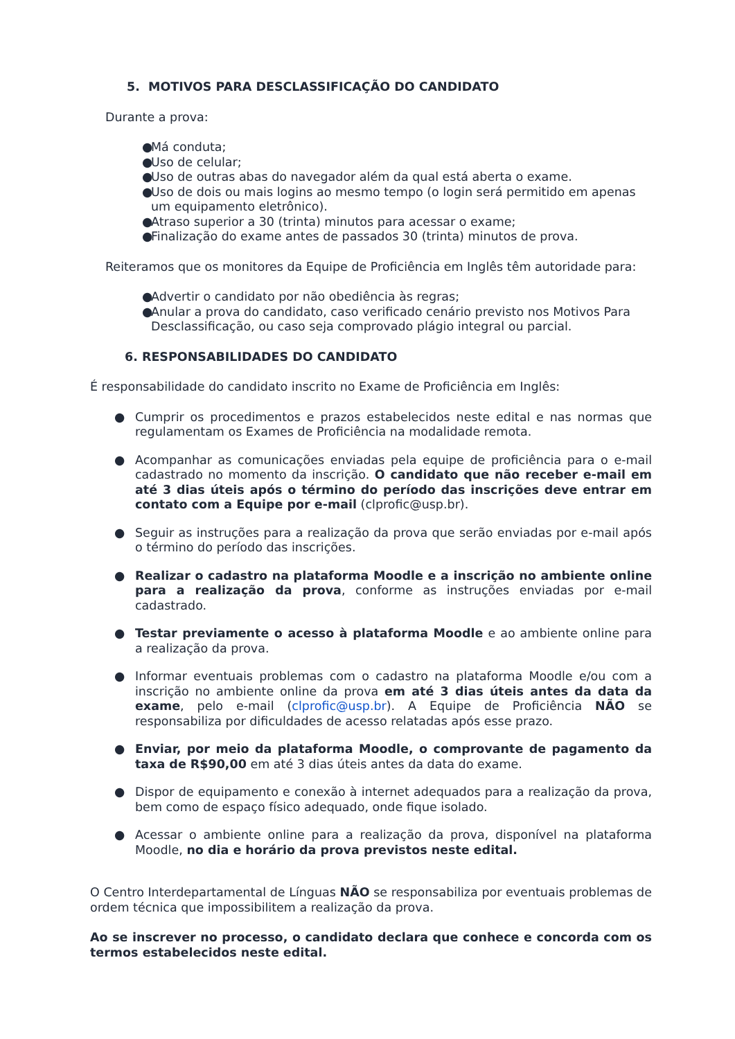5. MOTIVOS PARA DESCLASSIFICAÇÃO DO CANDIDATO
Durante a prova:
● Má conduta;
● Uso de celular;
● Uso de outras abas do navegador além da qual está aberta o exame.
● Uso de dois ou mais logins ao mesmo tempo (o login será permitido em apenas um equipamento eletrônico).
● Atraso superior a 30 (trinta) minutos para acessar o exame;
● Finalização do exame antes de passados 30 (trinta) minutos de prova.
Reiteramos que os monitores da Equipe de Proficiência em Inglês têm autoridade para:
● Advertir o candidato por não obediência às regras;
● Anular a prova do candidato, caso verificado cenário previsto nos Motivos Para Desclassificação, ou caso seja comprovado plágio integral ou parcial.
6. RESPONSABILIDADES DO CANDIDATO
É responsabilidade do candidato inscrito no Exame de Proficiência em Inglês:
● Cumprir os procedimentos e prazos estabelecidos neste edital e nas normas que regulamentam os Exames de Proficiência na modalidade remota.
● Acompanhar as comunicações enviadas pela equipe de proficiência para o e-mail cadastrado no momento da inscrição. O candidato que não receber e-mail em até 3 dias úteis após o término do período das inscrições deve entrar em contato com a Equipe por e-mail (clprofic@usp.br).
● Seguir as instruções para a realização da prova que serão enviadas por e-mail após o término do período das inscrições.
● Realizar o cadastro na plataforma Moodle e a inscrição no ambiente online para a realização da prova, conforme as instruções enviadas por e-mail cadastrado.
● Testar previamente o acesso à plataforma Moodle e ao ambiente online para a realização da prova.
● Informar eventuais problemas com o cadastro na plataforma Moodle e/ou com a inscrição no ambiente online da prova em até 3 dias úteis antes da data da exame, pelo e-mail (clprofic@usp.br). A Equipe de Proficiência NÃO se responsabiliza por dificuldades de acesso relatadas após esse prazo.
● Enviar, por meio da plataforma Moodle, o comprovante de pagamento da taxa de R$90,00 em até 3 dias úteis antes da data do exame.
● Dispor de equipamento e conexão à internet adequados para a realização da prova, bem como de espaço físico adequado, onde fique isolado.
● Acessar o ambiente online para a realização da prova, disponível na plataforma Moodle, no dia e horário da prova previstos neste edital.
O Centro Interdepartamental de Línguas NÃO se responsabiliza por eventuais problemas de ordem técnica que impossibilitem a realização da prova.
Ao se inscrever no processo, o candidato declara que conhece e concorda com os termos estabelecidos neste edital.